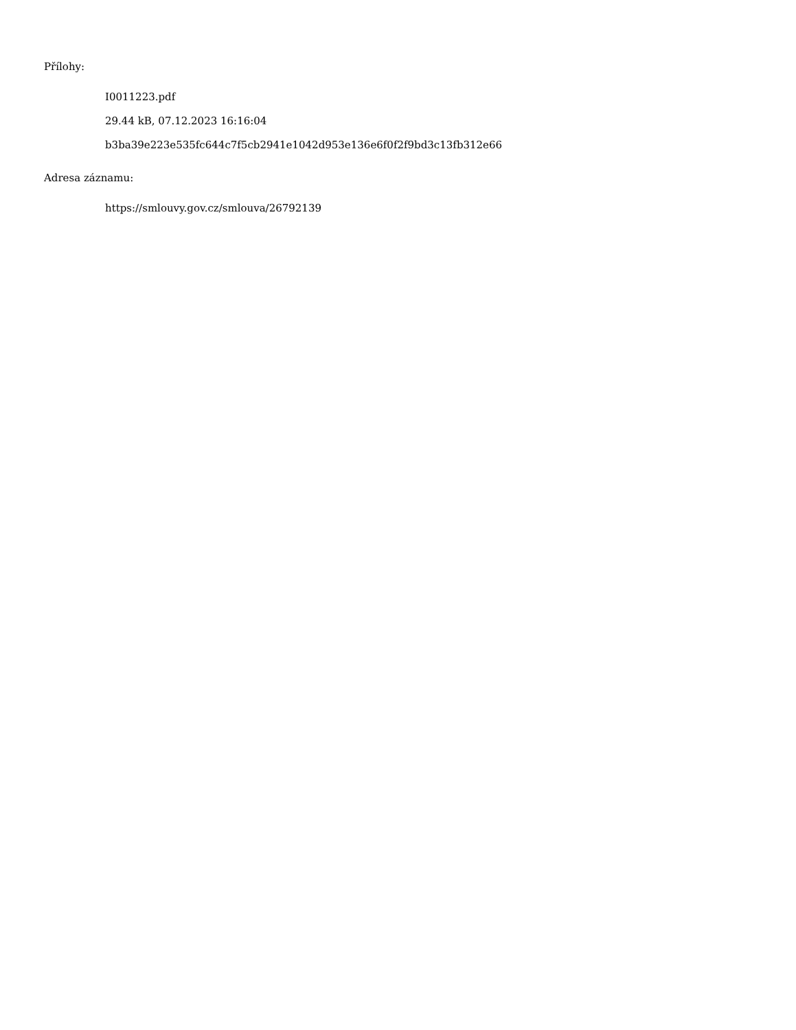Přílohy:
I0011223.pdf
29.44 kB, 07.12.2023 16:16:04
b3ba39e223e535fc644c7f5cb2941e1042d953e136e6f0f2f9bd3c13fb312e66
Adresa záznamu:
https://smlouvy.gov.cz/smlouva/26792139